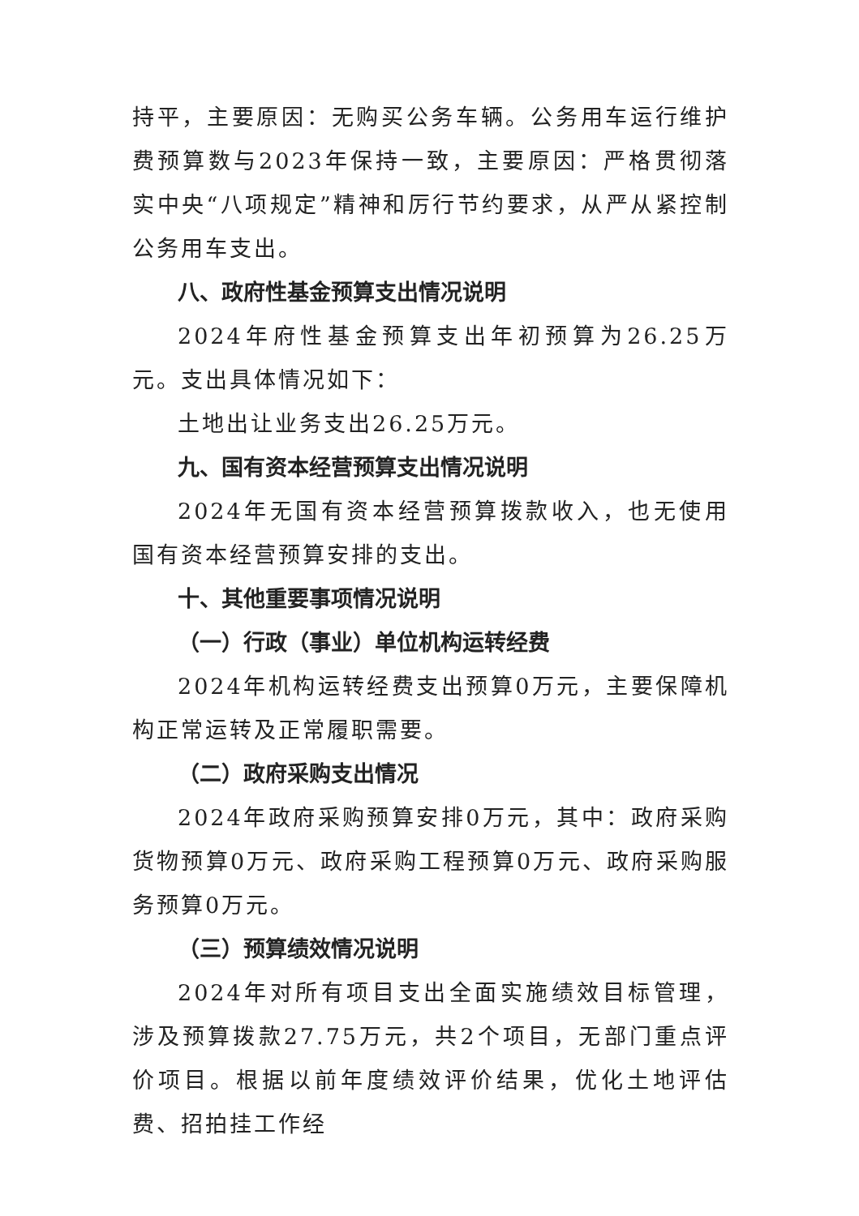持平，主要原因：无购买公务车辆。公务用车运行维护费预算数与2023年保持一致，主要原因：严格贯彻落实中央“八项规定”精神和厉行节约要求，从严从紧控制公务用车支出。
八、政府性基金预算支出情况说明
2024年府性基金预算支出年初预算为26.25万元。支出具体情况如下：
土地出让业务支出26.25万元。
九、国有资本经营预算支出情况说明
2024年无国有资本经营预算拨款收入，也无使用国有资本经营预算安排的支出。
十、其他重要事项情况说明
（一）行政（事业）单位机构运转经费
2024年机构运转经费支出预算0万元，主要保障机构正常运转及正常履职需要。
（二）政府采购支出情况
2024年政府采购预算安排0万元，其中：政府采购货物预算0万元、政府采购工程预算0万元、政府采购服务预算0万元。
（三）预算绩效情况说明
2024年对所有项目支出全面实施绩效目标管理，涉及预算拨款27.75万元，共2个项目，无部门重点评价项目。根据以前年度绩效评价结果，优化土地评估费、招拍挂工作经